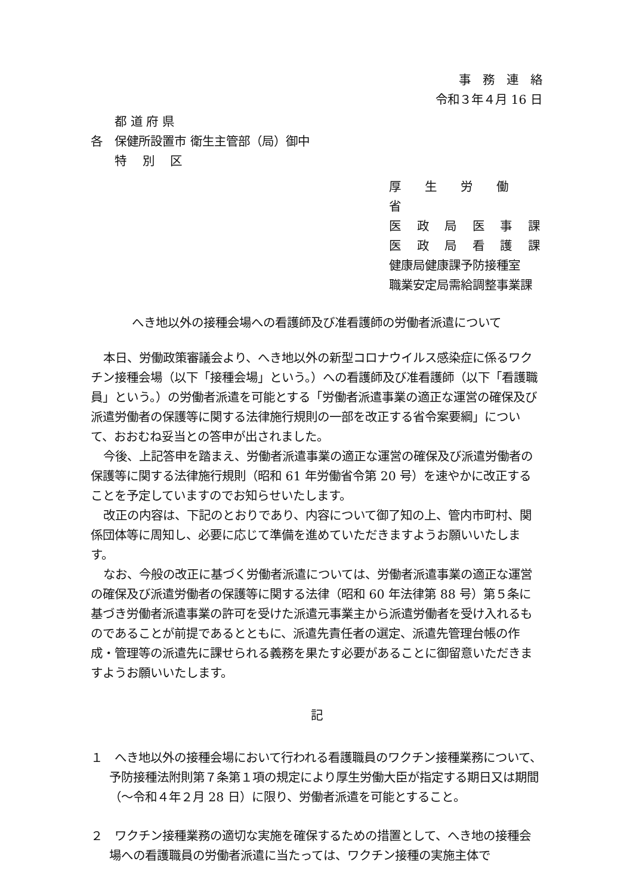事　務　連　絡
令和３年４月 16 日
　　都 道 府 県
各　保健所設置市 衛生主管部（局）御中
　　特　 別　 区
厚　　生　　労　　働　　省
医　 政　 局　 医　 事　 課
医　 政　 局　 看　 護　 課
健康局健康課予防接種室
職業安定局需給調整事業課
へき地以外の接種会場への看護師及び准看護師の労働者派遣について
本日、労働政策審議会より、へき地以外の新型コロナウイルス感染症に係るワクチン接種会場（以下「接種会場」という。）への看護師及び准看護師（以下「看護職員」という。）の労働者派遣を可能とする「労働者派遣事業の適正な運営の確保及び派遣労働者の保護等に関する法律施行規則の一部を改正する省令案要綱」について、おおむね妥当との答申が出されました。
今後、上記答申を踏まえ、労働者派遣事業の適正な運営の確保及び派遣労働者の保護等に関する法律施行規則（昭和 61 年労働省令第 20 号）を速やかに改正することを予定していますのでお知らせいたします。
改正の内容は、下記のとおりであり、内容について御了知の上、管内市町村、関係団体等に周知し、必要に応じて準備を進めていただきますようお願いいたします。
なお、今般の改正に基づく労働者派遣については、労働者派遣事業の適正な運営の確保及び派遣労働者の保護等に関する法律（昭和 60 年法律第 88 号）第５条に基づき労働者派遣事業の許可を受けた派遣元事業主から派遣労働者を受け入れるものであることが前提であるとともに、派遣先責任者の選定、派遣先管理台帳の作成・管理等の派遣先に課せられる義務を果たす必要があることに御留意いただきますようお願いいたします。
記
１　へき地以外の接種会場において行われる看護職員のワクチン接種業務について、予防接種法附則第７条第１項の規定により厚生労働大臣が指定する期日又は期間（～令和４年２月 28 日）に限り、労働者派遣を可能とすること。
２　ワクチン接種業務の適切な実施を確保するための措置として、へき地の接種会場への看護職員の労働者派遣に当たっては、ワクチン接種の実施主体で